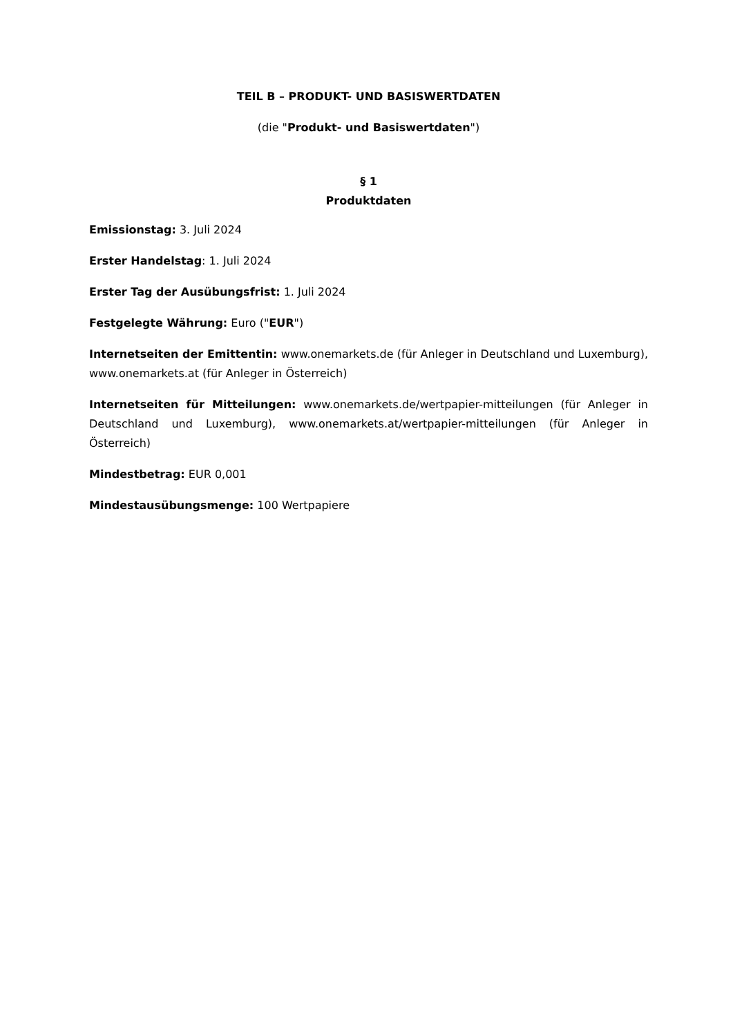TEIL B – PRODUKT- UND BASISWERTDATEN
(die "Produkt- und Basiswertdaten")
§ 1
Produktdaten
Emissionstag: 3. Juli 2024
Erster Handelstag: 1. Juli 2024
Erster Tag der Ausübungsfrist: 1. Juli 2024
Festgelegte Währung: Euro ("EUR")
Internetseiten der Emittentin: www.onemarkets.de (für Anleger in Deutschland und Luxemburg), www.onemarkets.at (für Anleger in Österreich)
Internetseiten für Mitteilungen: www.onemarkets.de/wertpapier-mitteilungen (für Anleger in Deutschland und Luxemburg), www.onemarkets.at/wertpapier-mitteilungen (für Anleger in Österreich)
Mindestbetrag: EUR 0,001
Mindestausübungsmenge: 100 Wertpapiere